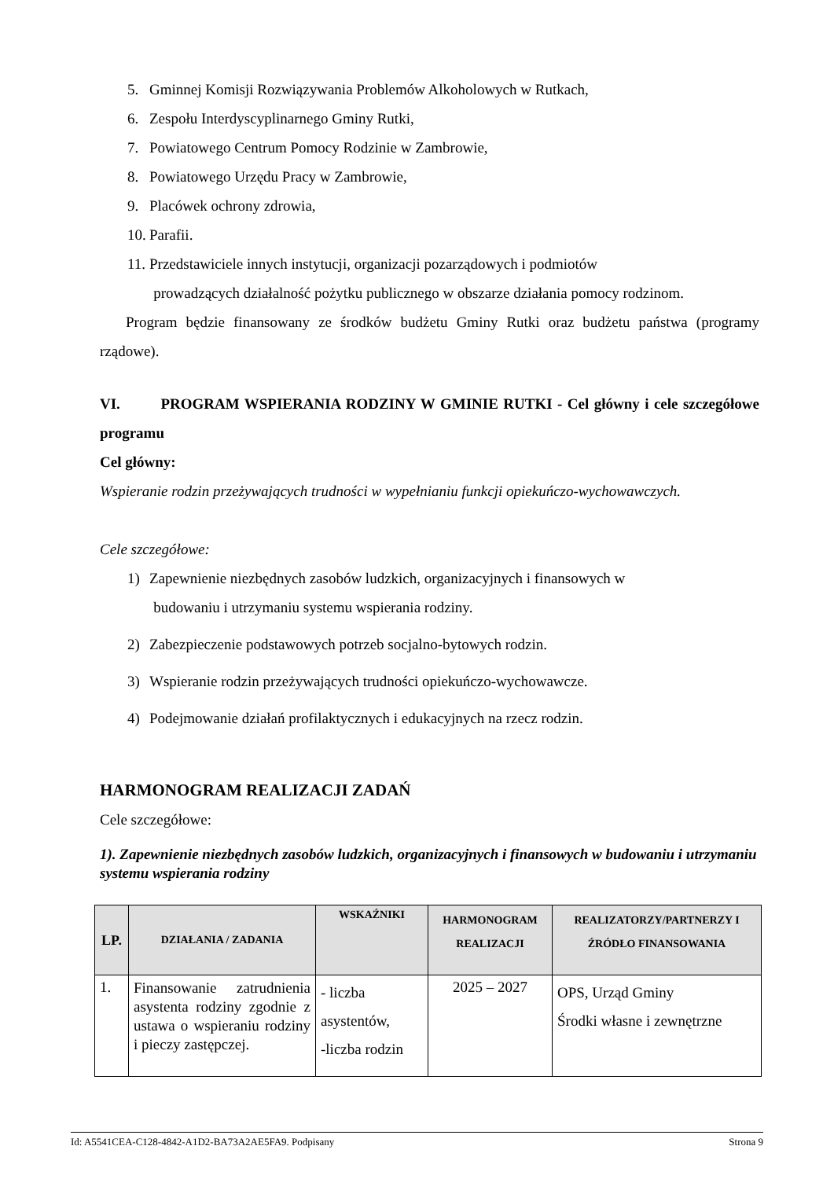5. Gminnej Komisji Rozwiązywania Problemów Alkoholowych w Rutkach,
6. Zespołu Interdyscyplinarnego Gminy Rutki,
7. Powiatowego Centrum Pomocy Rodzinie w Zambrowie,
8. Powiatowego Urzędu Pracy w Zambrowie,
9. Placówek ochrony zdrowia,
10. Parafii.
11. Przedstawiciele innych instytucji, organizacji pozarządowych i podmiotów
prowadzących działalność pożytku publicznego w obszarze działania pomocy rodzinom.
Program będzie finansowany ze środków budżetu Gminy Rutki oraz budżetu państwa (programy rządowe).
VI. PROGRAM WSPIERANIA RODZINY W GMINIE RUTKI - Cel główny i cele szczegółowe programu
Cel główny:
Wspieranie rodzin przeżywających trudności w wypełnianiu funkcji opiekuńczo-wychowawczych.
Cele szczegółowe:
1) Zapewnienie niezbędnych zasobów ludzkich, organizacyjnych i finansowych w
budowaniu i utrzymaniu systemu wspierania rodziny.
2) Zabezpieczenie podstawowych potrzeb socjalno-bytowych rodzin.
3) Wspieranie rodzin przeżywających trudności opiekuńczo-wychowawcze.
4) Podejmowanie działań profilaktycznych i edukacyjnych na rzecz rodzin.
HARMONOGRAM REALIZACJI ZADAŃ
Cele szczegółowe:
1). Zapewnienie niezbędnych zasobów ludzkich, organizacyjnych i finansowych w budowaniu i utrzymaniu systemu wspierania rodziny
| LP. | DZIAŁANIA / ZADANIA | WSKAŹNIKI | HARMONOGRAM REALIZACJI | REALIZATORZY/PARTNERZY I ŹRÓDŁO FINANSOWANIA |
| --- | --- | --- | --- | --- |
| 1. | Finansowanie zatrudnienia asystenta rodziny zgodnie z ustawa o wspieraniu rodziny i pieczy zastępczej. | - liczba asystentów, -liczba rodzin | 2025 – 2027 | OPS, Urząd Gminy Środki własne i zewnętrzne |
Id: A5541CEA-C128-4842-A1D2-BA73A2AE5FA9. Podpisany Strona 9